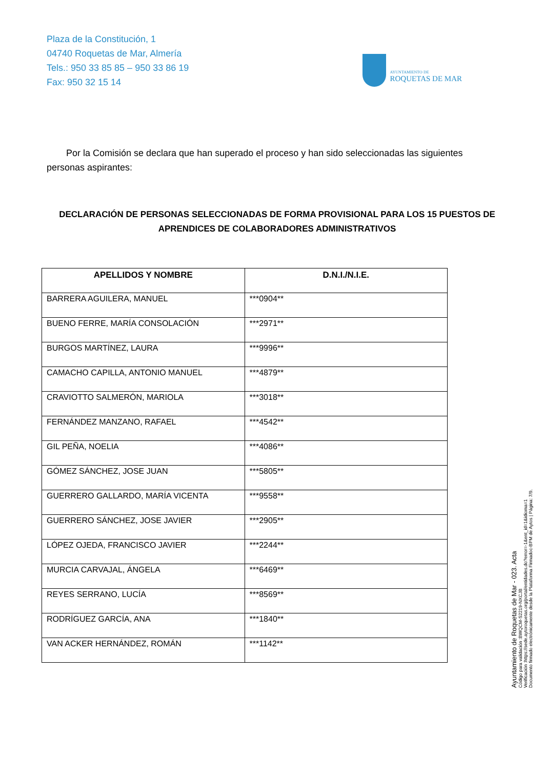Plaza de la Constitución, 1
04740 Roquetas de Mar, Almería
Tels.: 950 33 85 85 – 950 33 86 19
Fax: 950 32 15 14
AYUNTAMIENTO DE
ROQUETAS DE MAR
Por la Comisión se declara que han superado el proceso y han sido seleccionadas las siguientes personas aspirantes:
DECLARACIÓN DE PERSONAS SELECCIONADAS DE FORMA PROVISIONAL PARA LOS 15 PUESTOS DE APRENDICES DE COLABORADORES ADMINISTRATIVOS
| APELLIDOS Y NOMBRE | D.N.I./N.I.E. |
| --- | --- |
| BARRERA AGUILERA, MANUEL | ***0904** |
| BUENO FERRE, MARÍA CONSOLACIÓN | ***2971** |
| BURGOS MARTÍNEZ, LAURA | ***9996** |
| CAMACHO CAPILLA, ANTONIO MANUEL | ***4879** |
| CRAVIOTTO SALMERÓN, MARIOLA | ***3018** |
| FERNÁNDEZ MANZANO, RAFAEL | ***4542** |
| GIL PEÑA, NOELIA | ***4086** |
| GÓMEZ SÁNCHEZ, JOSE JUAN | ***5805** |
| GUERRERO GALLARDO, MARÍA VICENTA | ***9558** |
| GUERRERO SÁNCHEZ, JOSE JAVIER | ***2905** |
| LÓPEZ OJEDA, FRANCISCO JAVIER | ***2244** |
| MURCIA CARVAJAL, ÁNGELA | ***6469** |
| REYES SERRANO, LUCÍA | ***8569** |
| RODRÍGUEZ GARCÍA, ANA | ***1840** |
| VAN ACKER HERNÁNDEZ, ROMÁN | ***1142** |
Ayuntamiento de Roquetas de Mar - 023. Acta
Código para validación :BWQCM-S2219-NXCJB
Verificación :https://sede.aytoroquetas.org/portal/entidades.do?error=-1&ent_id=1&idioma=1
Documento firmado electrónicamente desde la Plataforma Firmadoc-BPM de Aytos | Página: 7/9.